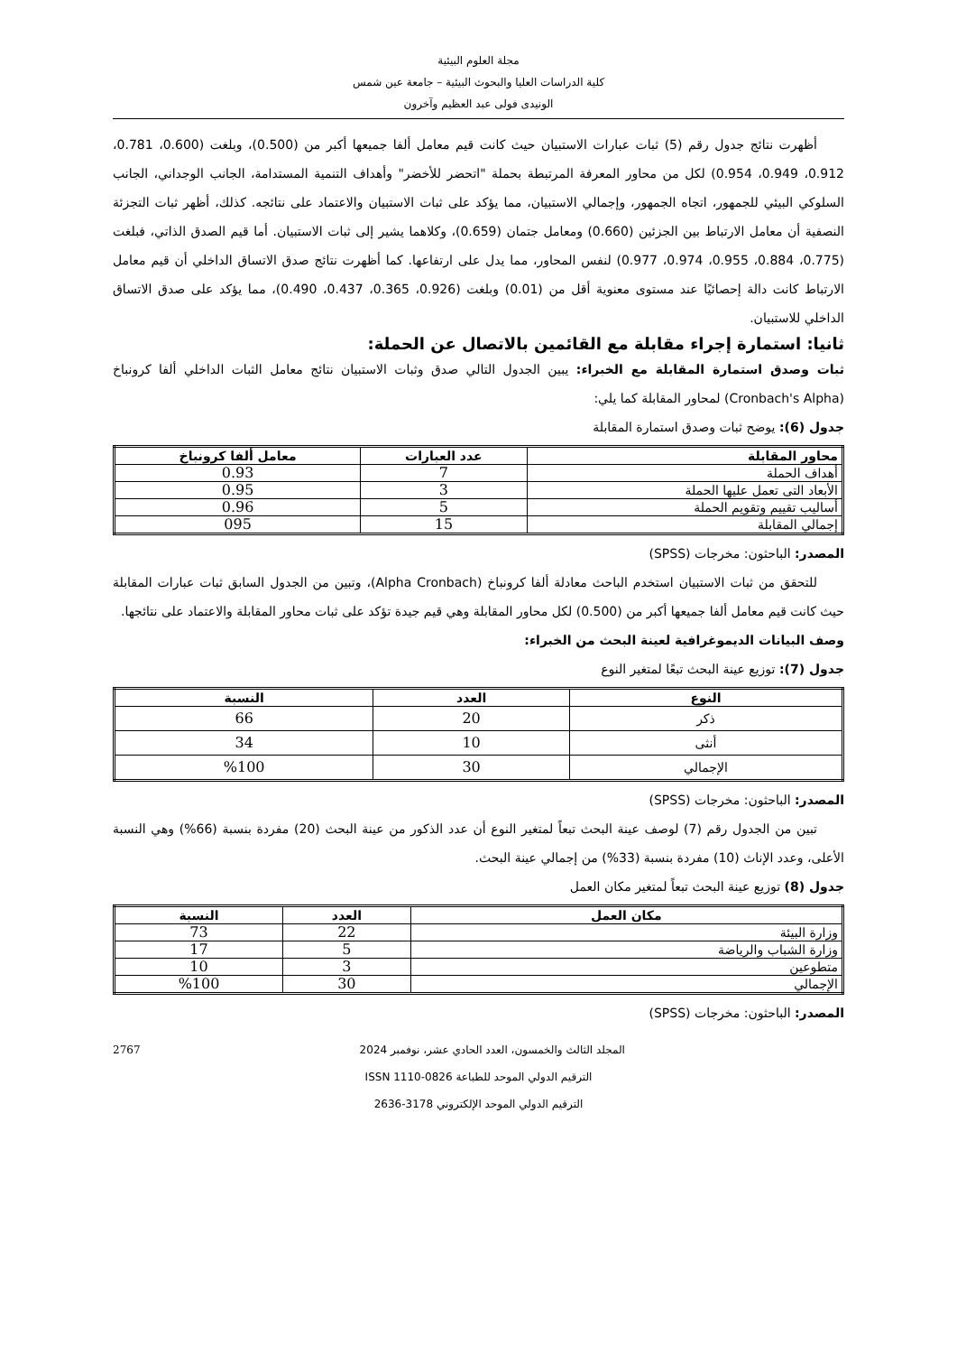مجلة العلوم البيئية
كلية الدراسات العليا والبحوث البيئية – جامعة عين شمس
الونيدى فولى عبد العظيم وآخرون
أظهرت نتائج جدول رقم (5) ثبات عبارات الاستبيان حيث كانت قيم معامل ألفا جميعها أكبر من (0.500)، وبلغت (0.600، 0.781، 0.912، 0.949، 0.954) لكل من محاور المعرفة المرتبطة بحملة "اتحضر للأخضر" وأهداف التنمية المستدامة، الجانب الوجداني، الجانب السلوكي البيئي للجمهور، اتجاه الجمهور، وإجمالي الاستبيان، مما يؤكد على ثبات الاستبيان والاعتماد على نتائجه. كذلك، أظهر ثبات التجزئة النصفية أن معامل الارتباط بين الجزئين (0.660) ومعامل جتمان (0.659)، وكلاهما يشير إلى ثبات الاستبيان. أما قيم الصدق الذاتي، فبلغت (0.775، 0.884، 0.955، 0.974، 0.977) لنفس المحاور، مما يدل على ارتفاعها. كما أظهرت نتائج صدق الاتساق الداخلي أن قيم معامل الارتباط كانت دالة إحصائيًا عند مستوى معنوية أقل من (0.01) وبلغت (0.926، 0.365، 0.437، 0.490)، مما يؤكد على صدق الاتساق الداخلي للاستبيان.
ثانيا: استمارة إجراء مقابلة مع القائمين بالاتصال عن الحملة:
ثبات وصدق استمارة المقابلة مع الخبراء: يبين الجدول التالي صدق وثبات الاستبيان نتائج معامل الثبات الداخلي ألفا كرونباخ (Cronbach's Alpha) لمحاور المقابلة كما يلي:
جدول (6): يوضح ثبات وصدق استمارة المقابلة
| محاور المقابلة | عدد العبارات | معامل ألفا كرونباخ |
| --- | --- | --- |
| أهداف الحملة | 7 | 0.93 |
| الأبعاد التى تعمل عليها الحملة | 3 | 0.95 |
| أساليب تقييم وتقويم الحملة | 5 | 0.96 |
| إجمالي المقابلة | 15 | 095 |
المصدر: الباحثون: مخرجات (SPSS)
للتحقق من ثبات الاستبيان استخدم الباحث معادلة ألفا كرونباخ (Alpha Cronbach)، وتبين من الجدول السابق ثبات عبارات المقابلة حيث كانت قيم معامل ألفا جميعها أكبر من (0.500) لكل محاور المقابلة وهي قيم جيدة تؤكد على ثبات محاور المقابلة والاعتماد على نتائجها.
وصف البيانات الديموغرافية لعينة البحث من الخبراء:
جدول (7): توزيع عينة البحث تبعًا لمتغير النوع
| النوع | العدد | النسبة |
| --- | --- | --- |
| ذكر | 20 | 66 |
| أنثى | 10 | 34 |
| الإجمالي | 30 | %100 |
المصدر: الباحثون: مخرجات (SPSS)
تبين من الجدول رقم (7) لوصف عينة البحث تبعاً لمتغير النوع أن عدد الذكور من عينة البحث (20) مفردة بنسبة (66%) وهي النسبة الأعلى، وعدد الإناث (10) مفردة بنسبة (33%) من إجمالي عينة البحث.
جدول (8) توزيع عينة البحث تبعاً لمتغير مكان العمل
| مكان العمل | العدد | النسبة |
| --- | --- | --- |
| وزارة البيئة | 22 | 73 |
| وزارة الشباب والرياضة | 5 | 17 |
| متطوعين | 3 | 10 |
| الإجمالي | 30 | %100 |
المصدر: الباحثون: مخرجات (SPSS)
2767 المجلد الثالث والخمسون، العدد الحادي عشر، نوفمبر 2024
الترقيم الدولي الموحد للطباعة 0826-1110 ISSN
الترقيم الدولي الموحد الإلكتروني 3178-2636